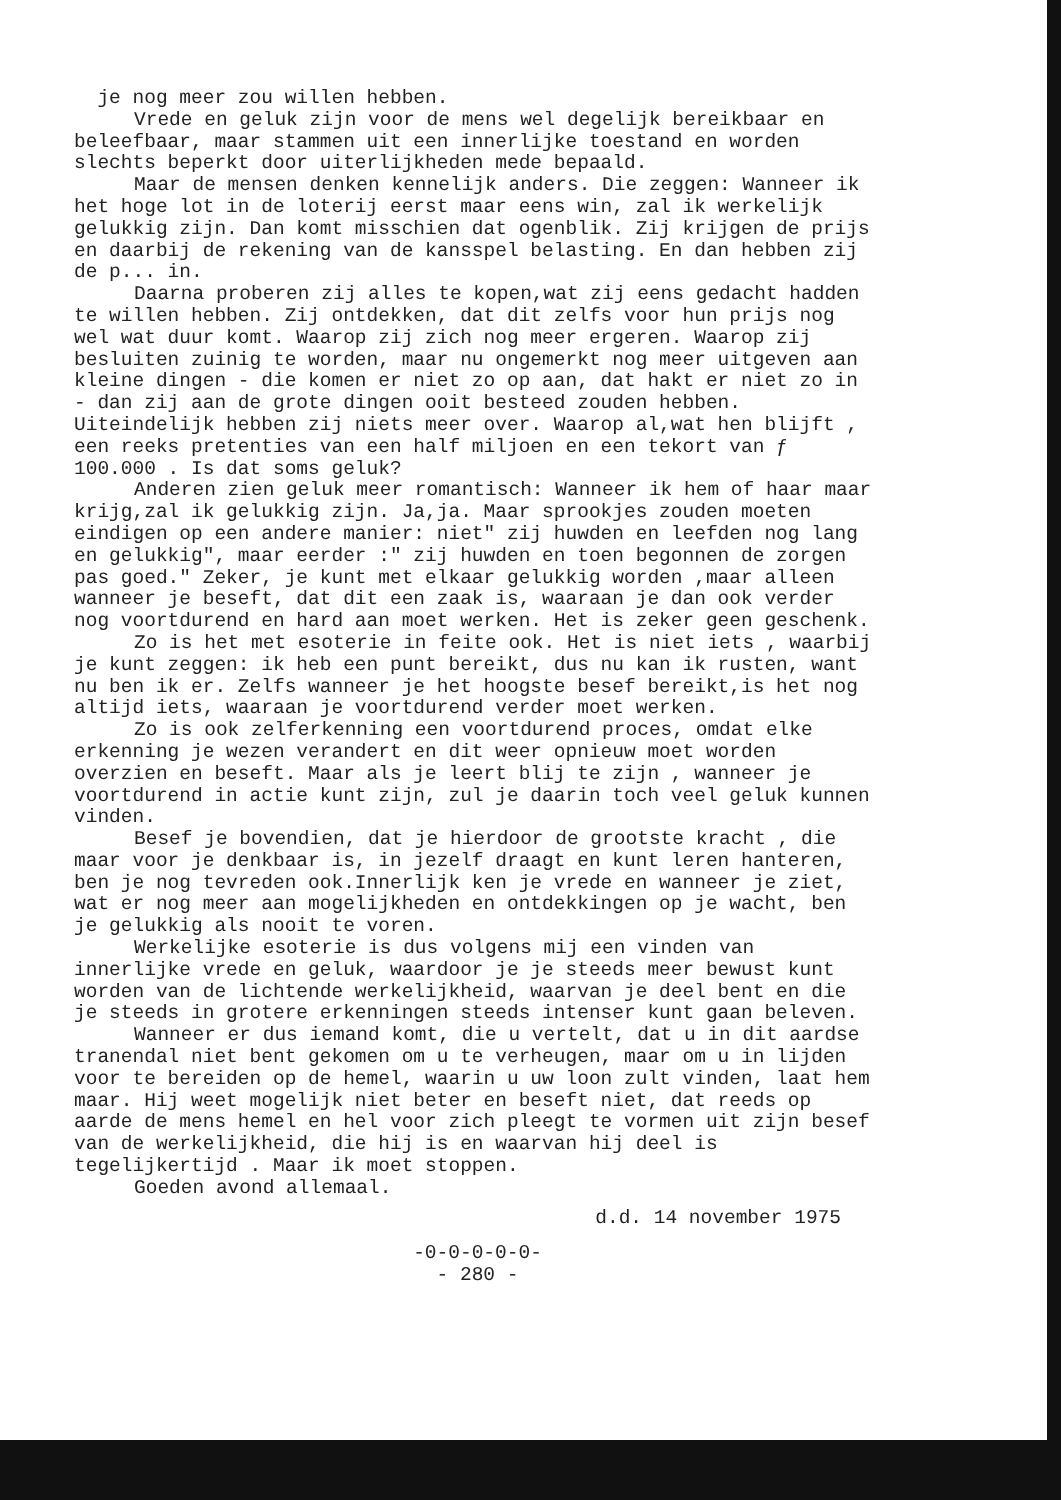je nog meer zou willen hebben.
Vrede en geluk zijn voor de mens wel degelijk bereikbaar en beleefbaar, maar stammen uit een innerlijke toestand en worden slechts beperkt door uiterlijkheden mede bepaald.
Maar de mensen denken kennelijk anders. Die zeggen: Wanneer ik het hoge lot in de loterij eerst maar eens win, zal ik werkelijk gelukkig zijn. Dan komt misschien dat ogenblik. Zij krijgen de prijs en daarbij de rekening van de kansspel belasting. En dan hebben zij de p... in.
Daarna proberen zij alles te kopen,wat zij eens gedacht hadden te willen hebben. Zij ontdekken, dat dit zelfs voor hun prijs nog wel wat duur komt. Waarop zij zich nog meer ergeren. Waarop zij besluiten zuinig te worden, maar nu ongemerkt nog meer uitgeven aan kleine dingen - die komen er niet zo op aan, dat hakt er niet zo in - dan zij aan de grote dingen ooit besteed zouden hebben. Uiteindelijk hebben zij niets meer over. Waarop al,wat hen blijft , een reeks pretenties van een half miljoen en een tekort van ƒ 100.000 . Is dat soms geluk?
Anderen zien geluk meer romantisch: Wanneer ik hem of haar maar krijg,zal ik gelukkig zijn. Ja,ja. Maar sprookjes zouden moeten eindigen op een andere manier: niet" zij huwden en leefden nog lang en gelukkig", maar eerder :" zij huwden en toen begonnen de zorgen pas goed." Zeker, je kunt met elkaar gelukkig worden ,maar alleen wanneer je beseft, dat dit een zaak is, waaraan je dan ook verder nog voortdurend en hard aan moet werken. Het is zeker geen geschenk.
Zo is het met esoterie in feite ook. Het is niet iets , waarbij je kunt zeggen: ik heb een punt bereikt, dus nu kan ik rusten, want nu ben ik er. Zelfs wanneer je het hoogste besef bereikt,is het nog altijd iets, waaraan je voortdurend verder moet werken.
Zo is ook zelferkenning een voortdurend proces, omdat elke erkenning je wezen verandert en dit weer opnieuw moet worden overzien en beseft. Maar als je leert blij te zijn , wanneer je voortdurend in actie kunt zijn, zul je daarin toch veel geluk kunnen vinden.
Besef je bovendien, dat je hierdoor de grootste kracht , die maar voor je denkbaar is, in jezelf draagt en kunt leren hanteren, ben je nog tevreden ook.Innerlijk ken je vrede en wanneer je ziet, wat er nog meer aan mogelijkheden en ontdekkingen op je wacht, ben je gelukkig als nooit te voren.
Werkelijke esoterie is dus volgens mij een vinden van innerlijke vrede en geluk, waardoor je je steeds meer bewust kunt worden van de lichtende werkelijkheid, waarvan je deel bent en die je steeds in grotere erkenningen steeds intenser kunt gaan beleven.
Wanneer er dus iemand komt, die u vertelt, dat u in dit aardse tranendal niet bent gekomen om u te verheugen, maar om u in lijden voor te bereiden op de hemel, waarin u uw loon zult vinden, laat hem maar. Hij weet mogelijk niet beter en beseft niet, dat reeds op aarde de mens hemel en hel voor zich pleegt te vormen uit zijn besef van de werkelijkheid, die hij is en waarvan hij deel is tegelijkertijd . Maar ik moet stoppen.
Goeden avond allemaal.
d.d. 14 november 1975
-0-0-0-0-0-
- 280 -